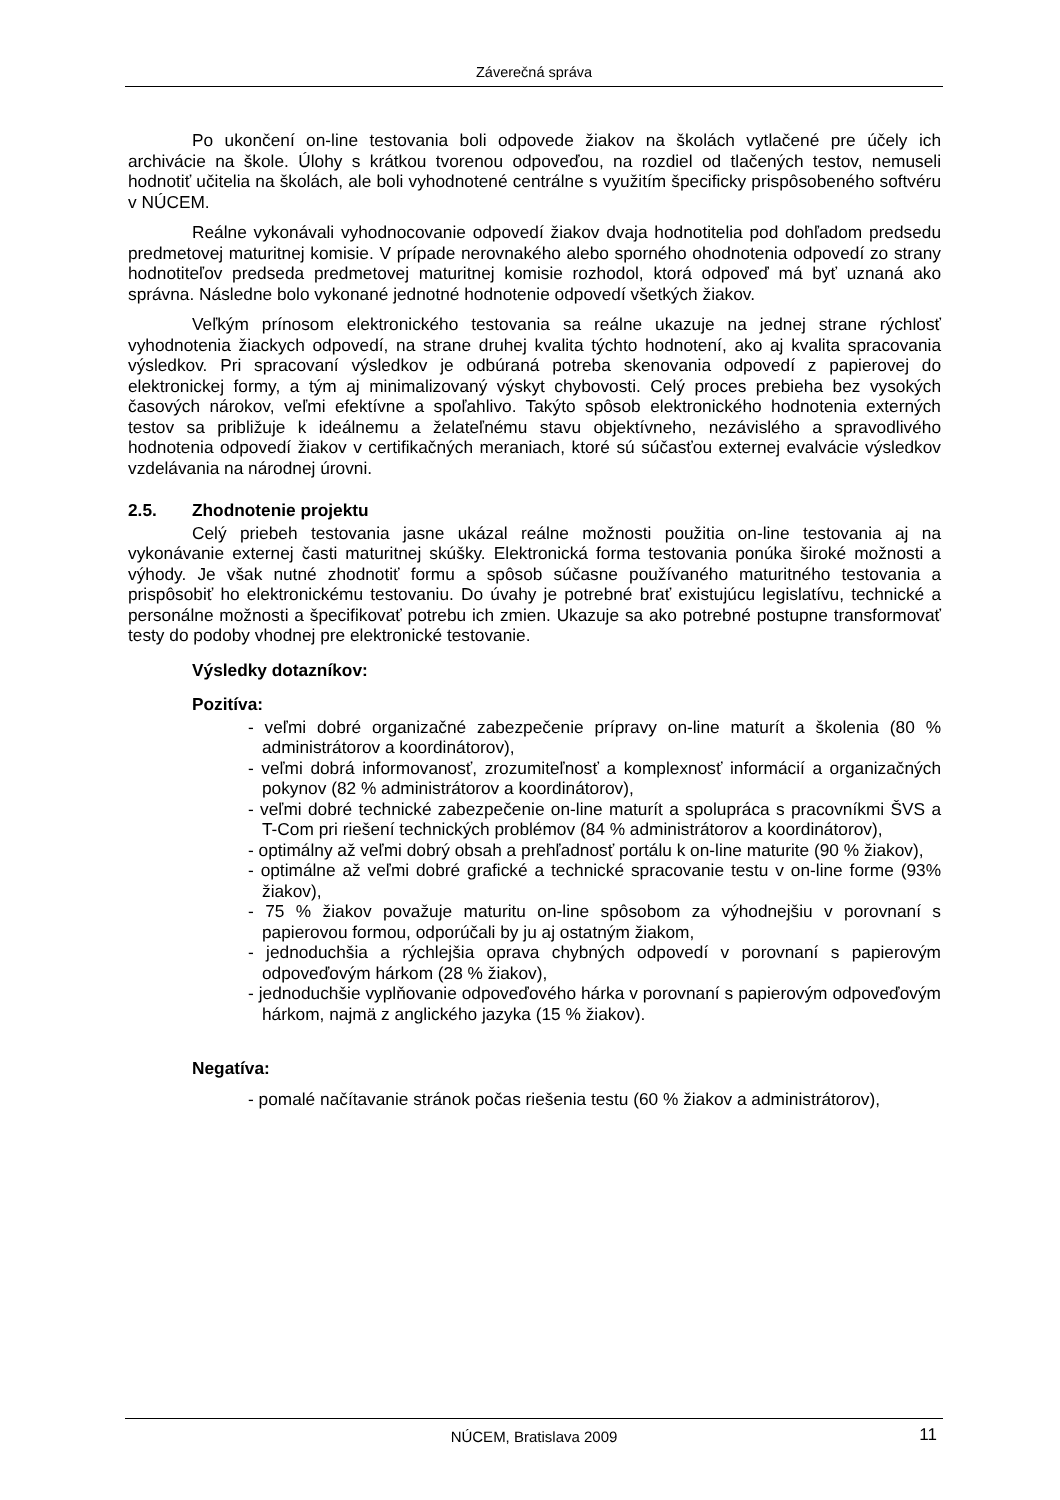Záverečná správa
Po ukončení on-line testovania boli odpovede žiakov na školách vytlačené pre účely ich archivácie na škole. Úlohy s krátkou tvorenou odpoveďou, na rozdiel od tlačených testov, nemuseli hodnotiť učitelia na školách, ale boli vyhodnotené centrálne s využitím špecificky prispôsobeného softvéru v NÚCEM.
Reálne vykonávali vyhodnocovanie odpovedí žiakov dvaja hodnotitelia pod dohľadom predsedu predmetovej maturitnej komisie. V prípade nerovnakého alebo sporného ohodnotenia odpovedí zo strany hodnotiteľov predseda predmetovej maturitnej komisie rozhodol, ktorá odpoveď má byť uznaná ako správna. Následne bolo vykonané jednotné hodnotenie odpovedí všetkých žiakov.
Veľkým prínosom elektronického testovania sa reálne ukazuje na jednej strane rýchlosť vyhodnotenia žiackych odpovedí, na strane druhej kvalita týchto hodnotení, ako aj kvalita spracovania výsledkov. Pri spracovaní výsledkov je odbúraná potreba skenovania odpovedí z papierovej do elektronickej formy, a tým aj minimalizovaný výskyt chybovosti. Celý proces prebieha bez vysokých časových nárokov, veľmi efektívne a spoľahlivo. Takýto spôsob elektronického hodnotenia externých testov sa približuje k ideálnemu a želateľnému stavu objektívneho, nezávislého a spravodlivého hodnotenia odpovedí žiakov v certifikačných meraniach, ktoré sú súčasťou externej evalvácie výsledkov vzdelávania na národnej úrovni.
2.5. Zhodnotenie projektu
Celý priebeh testovania jasne ukázal reálne možnosti použitia on-line testovania aj na vykonávanie externej časti maturitnej skúšky. Elektronická forma testovania ponúka široké možnosti a výhody. Je však nutné zhodnotiť formu a spôsob súčasne používaného maturitného testovania a prispôsobiť ho elektronickému testovaniu. Do úvahy je potrebné brať existujúcu legislatívu, technické a personálne možnosti a špecifikovať potrebu ich zmien. Ukazuje sa ako potrebné postupne transformovať testy do podoby vhodnej pre elektronické testovanie.
Výsledky dotazníkov:
Pozitíva:
- veľmi dobré organizačné zabezpečenie prípravy on-line maturít a školenia (80 % administrátorov a koordinátorov),
- veľmi dobrá informovanosť, zrozumiteľnosť a komplexnosť informácií a organizačných pokynov (82 % administrátorov a koordinátorov),
- veľmi dobré technické zabezpečenie on-line maturít a spolupráca s pracovníkmi ŠVS a T-Com pri riešení technických problémov (84 % administrátorov a koordinátorov),
- optimálny až veľmi dobrý obsah a prehľadnosť portálu k on-line maturite (90 % žiakov),
- optimálne až veľmi dobré grafické a technické spracovanie testu v on-line forme (93% žiakov),
- 75 % žiakov považuje maturitu on-line spôsobom za výhodnejšiu v porovnaní s papierovou formou, odporúčali by ju aj ostatným žiakom,
- jednoduchšia a rýchlejšia oprava chybných odpovedí v porovnaní s papierovým odpoveďovým hárkom (28 % žiakov),
- jednoduchšie vyplňovanie odpoveďového hárka v porovnaní s papierovým odpoveďovým hárkom, najmä z anglického jazyka (15 % žiakov).
Negatíva:
- pomalé načítavanie stránok počas riešenia testu (60 % žiakov a administrátorov),
NÚCEM, Bratislava 2009 11